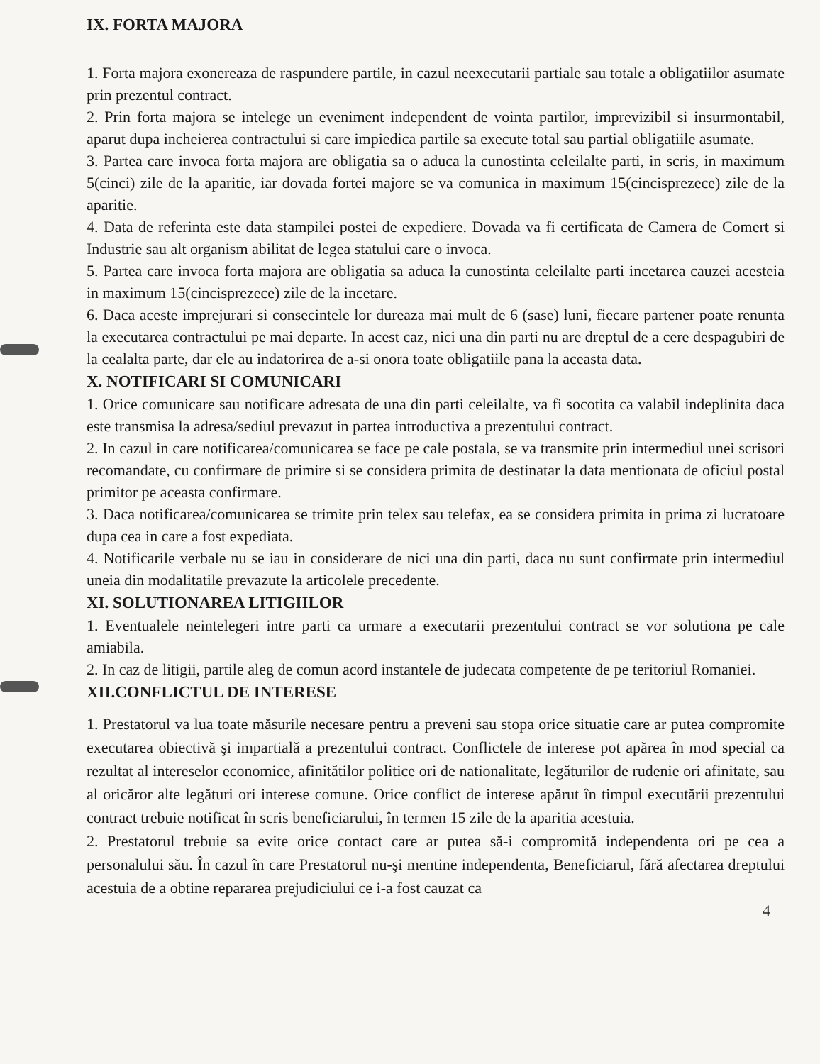IX. FORTA MAJORA
1. Forta majora exonereaza de raspundere partile, in cazul neexecutarii partiale sau totale a obligatiilor asumate prin prezentul contract.
2. Prin forta majora se intelege un eveniment independent de vointa partilor, imprevizibil si insurmontabil, aparut dupa incheierea contractului si care impiedica partile sa execute total sau partial obligatiile asumate.
3. Partea care invoca forta majora are obligatia sa o aduca la cunostinta celeilalte parti, in scris, in maximum 5(cinci) zile de la aparitie, iar dovada fortei majore se va comunica in maximum 15(cincisprezece) zile de la aparitie.
4. Data de referinta este data stampilei postei de expediere. Dovada va fi certificata de Camera de Comert si Industrie sau alt organism abilitat de legea statului care o invoca.
5. Partea care invoca forta majora are obligatia sa aduca la cunostinta celeilalte parti incetarea cauzei acesteia in maximum 15(cincisprezece) zile de la incetare.
6. Daca aceste imprejurari si consecintele lor dureaza mai mult de 6 (sase) luni, fiecare partener poate renunta la executarea contractului pe mai departe. In acest caz, nici una din parti nu are dreptul de a cere despagubiri de la cealalta parte, dar ele au indatorirea de a-si onora toate obligatiile pana la aceasta data.
X. NOTIFICARI SI COMUNICARI
1. Orice comunicare sau notificare adresata de una din parti celeilalte, va fi socotita ca valabil indeplinita daca este transmisa la adresa/sediul prevazut in partea introductiva a prezentului contract.
2. In cazul in care notificarea/comunicarea se face pe cale postala, se va transmite prin intermediul unei scrisori recomandate, cu confirmare de primire si se considera primita de destinatar la data mentionata de oficiul postal primitor pe aceasta confirmare.
3. Daca notificarea/comunicarea se trimite prin telex sau telefax, ea se considera primita in prima zi lucratoare dupa cea in care a fost expediata.
4. Notificarile verbale nu se iau in considerare de nici una din parti, daca nu sunt confirmate prin intermediul uneia din modalitatile prevazute la articolele precedente.
XI. SOLUTIONAREA LITIGIILOR
1. Eventualele neintelegeri intre parti ca urmare a executarii prezentului contract se vor solutiona pe cale amiabila.
2. In caz de litigii, partile aleg de comun acord instantele de judecata competente de pe teritoriul Romaniei.
XII.CONFLICTUL DE INTERESE
1. Prestatorul va lua toate măsurile necesare pentru a preveni sau stopa orice situatie care ar putea compromite executarea obiectivă şi impartială a prezentului contract. Conflictele de interese pot apărea în mod special ca rezultat al intereselor economice, afinitătilor politice ori de nationalitate, legăturilor de rudenie ori afinitate, sau al oricăror alte legături ori interese comune. Orice conflict de interese apărut în timpul executării prezentului contract trebuie notificat în scris beneficiarului, în termen 15 zile de la aparitia acestuia.
2. Prestatorul trebuie sa evite orice contact care ar putea să-i compromită independenta ori pe cea a personalului său. În cazul în care Prestatorul nu-şi mentine independenta, Beneficiarul, fără afectarea dreptului acestuia de a obtine repararea prejudiciului ce i-a fost cauzat ca
4